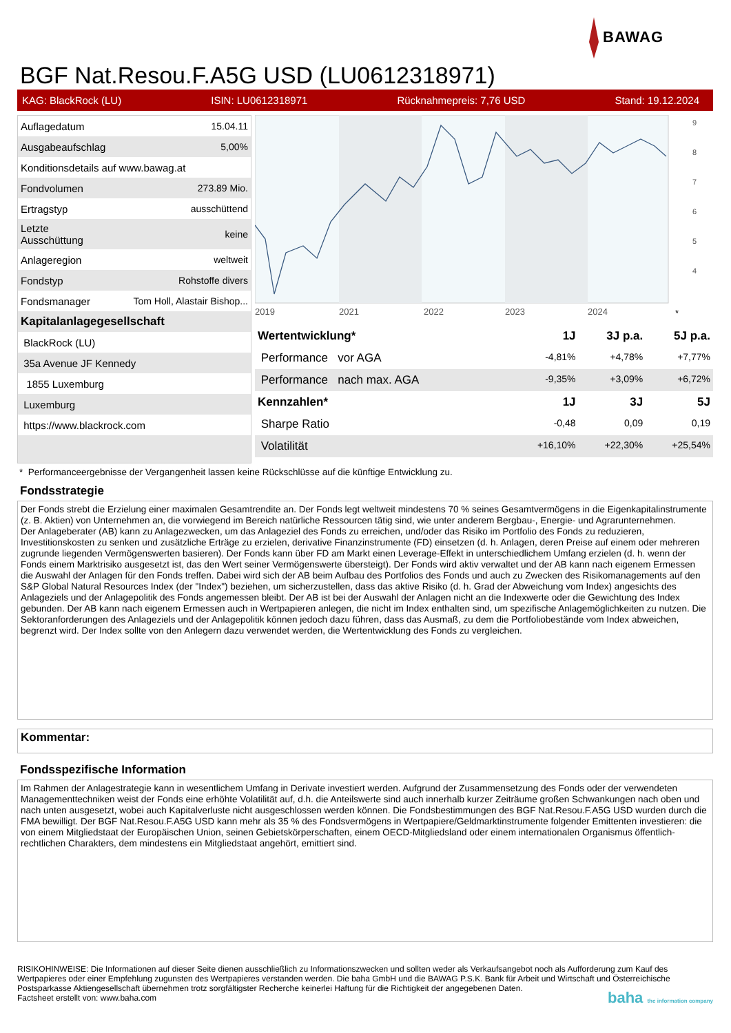BAWAG
BGF Nat.Resou.F.A5G USD (LU0612318971)
KAG: BlackRock (LU) ISIN: LU0612318971 Rücknahmepreis: 7,76 USD Stand: 19.12.2024
| Auflagedatum | 15.04.11 |
| Ausgabeaufschlag | 5,00% |
| Konditionsdetails auf www.bawag.at | |
| Fondvolumen | 273.89 Mio. |
| Ertragstyp | ausschüttend |
| Letzte Ausschüttung | keine |
| Anlageregion | weltweit |
| Fondstyp | Rohstoffe divers |
| Fondsmanager | Tom Holl, Alastair Bishop... |
| Kapitalanlagegesellschaft | |
| BlackRock (LU) | |
| 35a Avenue JF Kennedy | |
| 1855 Luxemburg | |
| Luxemburg | |
| https://www.blackrock.com | |
2019
2021
2022
2023
2024
9
8
7
6
5
4
*
| Wertentwicklung* | 1J | 3J p.a. | 5J p.a. |
| --- | --- | --- | --- |
| Performance vor AGA | -4,81% | +4,78% | +7,77% |
| Performance nach max. AGA | -9,35% | +3,09% | +6,72% |
| Kennzahlen* | 1J | 3J | 5J |
| Sharpe Ratio | -0,48 | 0,09 | 0,19 |
| Volatilität | +16,10% | +22,30% | +25,54% |
* Performanceergebnisse der Vergangenheit lassen keine Rückschlüsse auf die künftige Entwicklung zu.
Fondsstrategie
Der Fonds strebt die Erzielung einer maximalen Gesamtrendite an. Der Fonds legt weltweit mindestens 70 % seines Gesamtvermögens in die Eigenkapitalinstrumente (z. B. Aktien) von Unternehmen an, die vorwiegend im Bereich natürliche Ressourcen tätig sind, wie unter anderem Bergbau-, Energie- und Agrarunternehmen.
Der Anlageberater (AB) kann zu Anlagezwecken, um das Anlageziel des Fonds zu erreichen, und/oder das Risiko im Portfolio des Fonds zu reduzieren, Investitionskosten zu senken und zusätzliche Erträge zu erzielen, derivative Finanzinstrumente (FD) einsetzen (d. h. Anlagen, deren Preise auf einem oder mehreren zugrunde liegenden Vermögenswerten basieren). Der Fonds kann über FD am Markt einen Leverage-Effekt in unterschiedlichem Umfang erzielen (d. h. wenn der Fonds einem Marktrisiko ausgesetzt ist, das den Wert seiner Vermögenswerte übersteigt). Der Fonds wird aktiv verwaltet und der AB kann nach eigenem Ermessen die Auswahl der Anlagen für den Fonds treffen. Dabei wird sich der AB beim Aufbau des Portfolios des Fonds und auch zu Zwecken des Risikomanagements auf den S&P Global Natural Resources Index (der "Index") beziehen, um sicherzustellen, dass das aktive Risiko (d. h. Grad der Abweichung vom Index) angesichts des Anlageziels und der Anlagepolitik des Fonds angemessen bleibt. Der AB ist bei der Auswahl der Anlagen nicht an die Indexwerte oder die Gewichtung des Index gebunden. Der AB kann nach eigenem Ermessen auch in Wertpapieren anlegen, die nicht im Index enthalten sind, um spezifische Anlagemöglichkeiten zu nutzen. Die Sektoranforderungen des Anlageziels und der Anlagepolitik können jedoch dazu führen, dass das Ausmaß, zu dem die Portfoliobestände vom Index abweichen, begrenzt wird. Der Index sollte von den Anlegern dazu verwendet werden, die Wertentwicklung des Fonds zu vergleichen.
Kommentar:
Fondsspezifische Information
Im Rahmen der Anlagestrategie kann in wesentlichem Umfang in Derivate investiert werden. Aufgrund der Zusammensetzung des Fonds oder der verwendeten Managementtechniken weist der Fonds eine erhöhte Volatilität auf, d.h. die Anteilswerte sind auch innerhalb kurzer Zeiträume großen Schwankungen nach oben und nach unten ausgesetzt, wobei auch Kapitalverluste nicht ausgeschlossen werden können. Die Fondsbestimmungen des BGF Nat.Resou.F.A5G USD wurden durch die FMA bewilligt. Der BGF Nat.Resou.F.A5G USD kann mehr als 35 % des Fondsvermögens in Wertpapiere/Geldmarktinstrumente folgender Emittenten investieren: die von einem Mitgliedstaat der Europäischen Union, seinen Gebietskörperschaften, einem OECD-Mitgliedsland oder einem internationalen Organismus öffentlich-rechtlichen Charakters, dem mindestens ein Mitgliedstaat angehört, emittiert sind.
RISIKOHINWEISE: Die Informationen auf dieser Seite dienen ausschließlich zu Informationszwecken und sollten weder als Verkaufsangebot noch als Aufforderung zum Kauf des Wertpapieres oder einer Empfehlung zugunsten des Wertpapieres verstanden werden. Die baha GmbH und die BAWAG P.S.K. Bank für Arbeit und Wirtschaft und Österreichische Postsparkasse Aktiengesellschaft übernehmen trotz sorgfältigster Recherche keinerlei Haftung für die Richtigkeit der angegebenen Daten.
Factsheet erstellt von: www.baha.com baha the information company